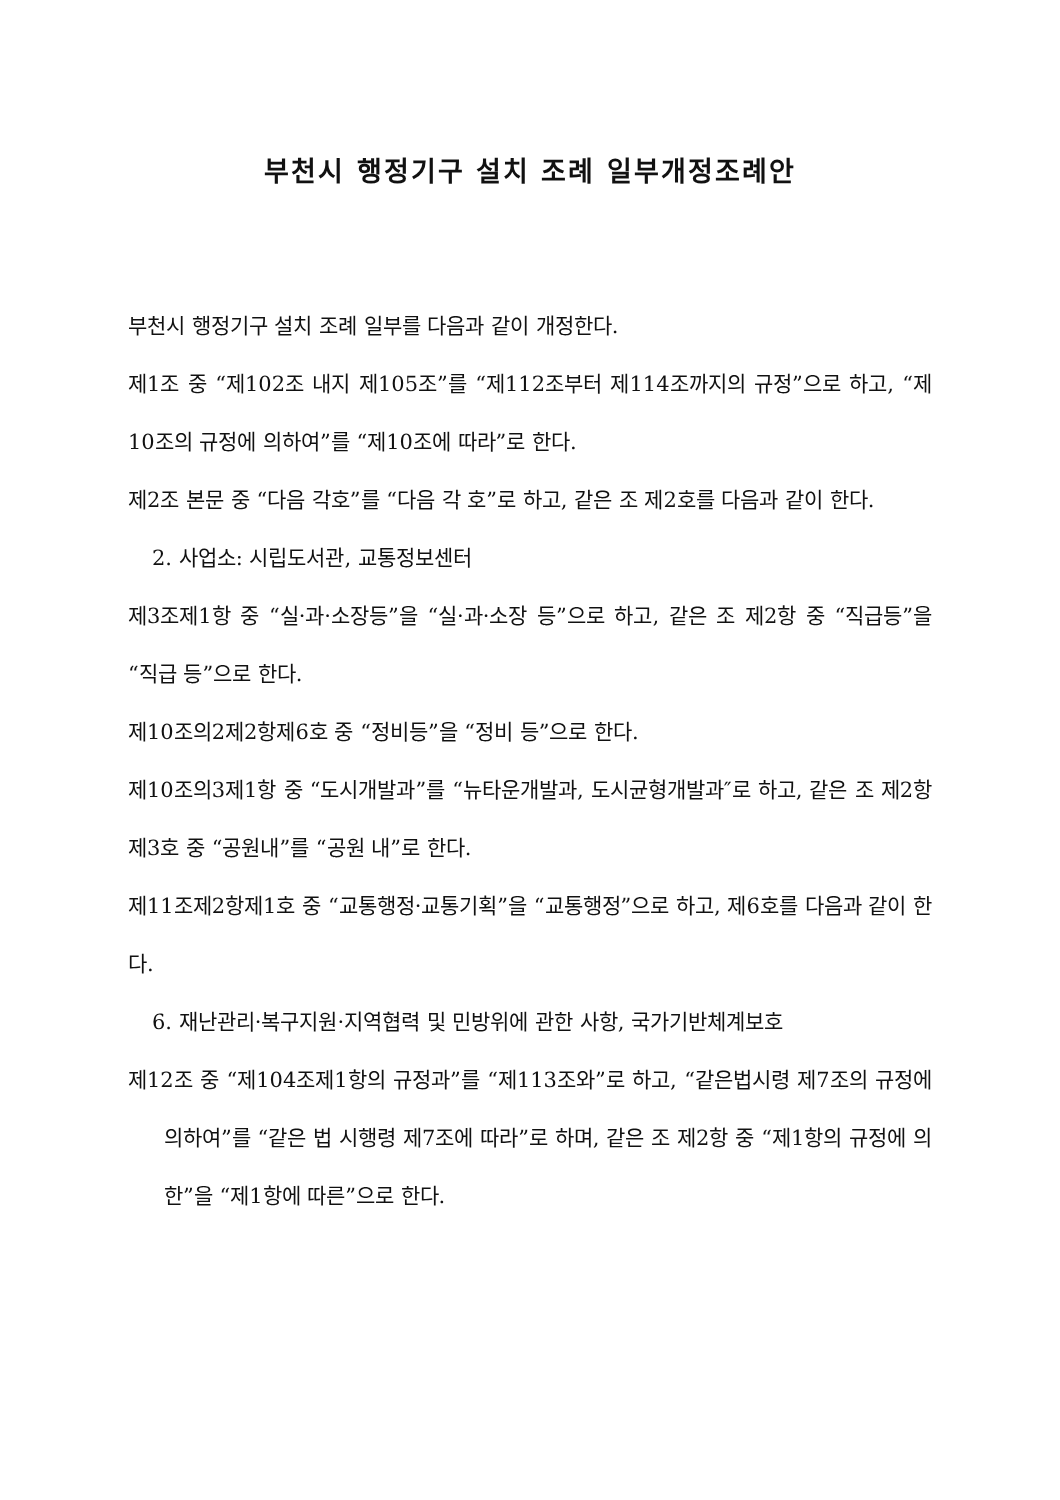부천시 행정기구 설치 조례 일부개정조례안
부천시 행정기구 설치 조례 일부를 다음과 같이 개정한다.
제1조 중 “제102조 내지 제105조”를 “제112조부터 제114조까지의 규정”으로 하고, “제10조의 규정에 의하여”를 “제10조에 따라”로 한다.
제2조 본문 중 “다음 각호”를 “다음 각 호”로 하고, 같은 조 제2호를 다음과 같이 한다.
2. 사업소: 시립도서관, 교통정보센터
제3조제1항 중 “실·과·소장등”을 “실·과·소장 등”으로 하고, 같은 조 제2항 중 “직급등”을 “직급 등”으로 한다.
제10조의2제2항제6호 중 “정비등”을 “정비 등”으로 한다.
제10조의3제1항 중 “도시개발과”를 “뉴타운개발과, 도시균형개발과″로 하고, 같은 조 제2항제3호 중 “공원내”를 “공원 내”로 한다.
제11조제2항제1호 중 “교통행정·교통기획”을 “교통행정”으로 하고, 제6호를 다음과 같이 한다.
6. 재난관리·복구지원·지역협력 및 민방위에 관한 사항, 국가기반체계보호
제12조 중 “제104조제1항의 규정과”를 “제113조와”로 하고, “같은법시령 제7조의 규정에 의하여”를 “같은 법 시행령 제7조에 따라”로 하며, 같은 조 제2항 중 “제1항의 규정에 의한”을 “제1항에 따른”으로 한다.